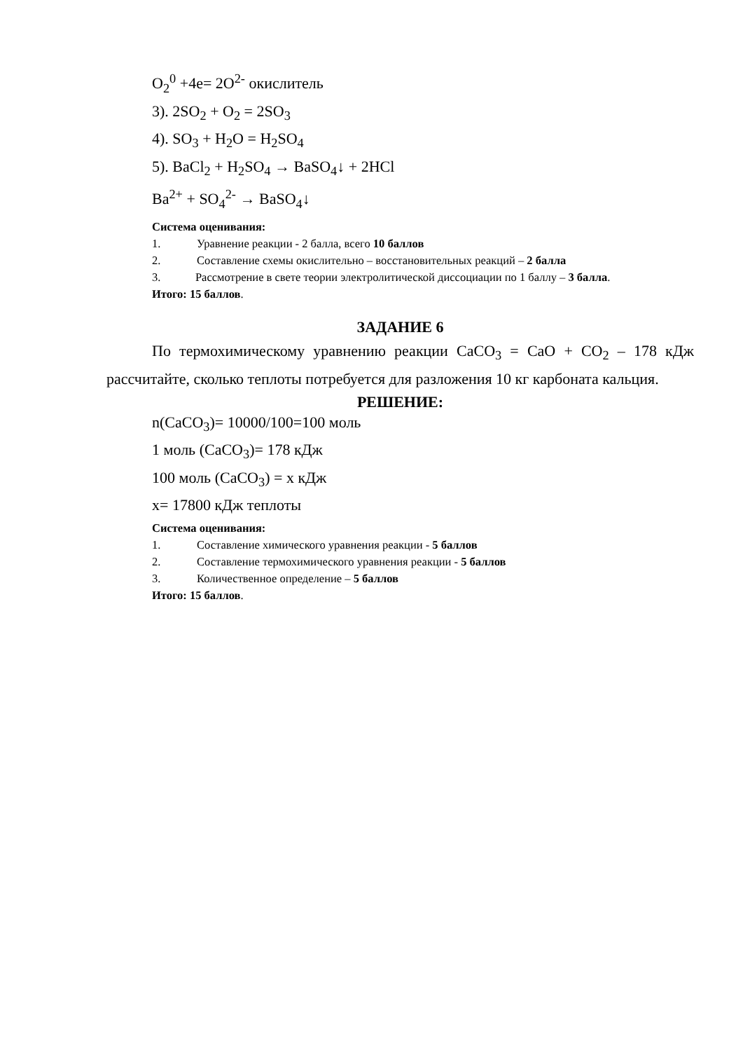O<sub>2</sub><sup>0</sup> +4e= 2O<sup>2-</sup> окислитель
3). 2SO<sub>2</sub> + O<sub>2</sub> = 2SO<sub>3</sub>
4). SO<sub>3</sub> + H<sub>2</sub>O = H<sub>2</sub>SO<sub>4</sub>
5). BaCl<sub>2</sub> + H<sub>2</sub>SO<sub>4</sub> → BaSO<sub>4</sub>↓ + 2HCl
Ba<sup>2+</sup> + SO<sub>4</sub><sup>2-</sup> → BaSO<sub>4</sub>↓
Система оценивания:
1. Уравнение реакции - 2 балла, всего 10 баллов
2. Составление схемы окислительно – восстановительных реакций – 2 балла
3. Рассмотрение в свете теории электролитической диссоциации по 1 баллу – 3 балла.
Итого: 15 баллов.
ЗАДАНИЕ 6
По термохимическому уравнению реакции CaCO<sub>3</sub> = CaO + CO<sub>2</sub> – 178 кДж рассчитайте, сколько теплоты потребуется для разложения 10 кг карбоната кальция.
РЕШЕНИЕ:
n(CaCO<sub>3</sub>)= 10000/100=100 моль
1 моль (CaCO<sub>3</sub>)= 178 кДж
100 моль (CaCO<sub>3</sub>) = x кДж
x= 17800 кДж теплоты
Система оценивания:
1. Составление химического уравнения реакции - 5 баллов
2. Составление термохимического уравнения реакции - 5 баллов
3. Количественное определение – 5 баллов
Итого: 15 баллов.